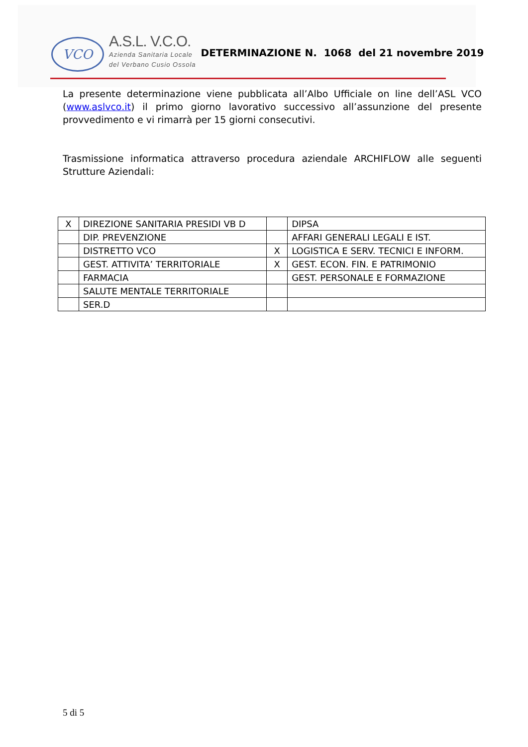VCO
A.S.L. V.C.O.
Azienda Sanitaria Locale
del Verbano Cusio Ossola
DETERMINAZIONE N. 1068 del 21 novembre 2019
La presente determinazione viene pubblicata all’Albo Ufficiale on line dell’ASL VCO (www.aslvco.it) il primo giorno lavorativo successivo all’assunzione del presente provvedimento e vi rimarrà per 15 giorni consecutivi.
Trasmissione informatica attraverso procedura aziendale ARCHIFLOW alle seguenti Strutture Aziendali:
| X | DIREZIONE SANITARIA PRESIDI VB D | | DIPSA |
| | DIP. PREVENZIONE | | AFFARI GENERALI LEGALI E IST. |
| | DISTRETTO VCO | X | LOGISTICA E SERV. TECNICI E INFORM. |
| | GEST. ATTIVITA’ TERRITORIALE | X | GEST. ECON. FIN. E PATRIMONIO |
| | FARMACIA | | GEST. PERSONALE E FORMAZIONE |
| | SALUTE MENTALE TERRITORIALE | | |
| | SER.D | | |
5 di 5